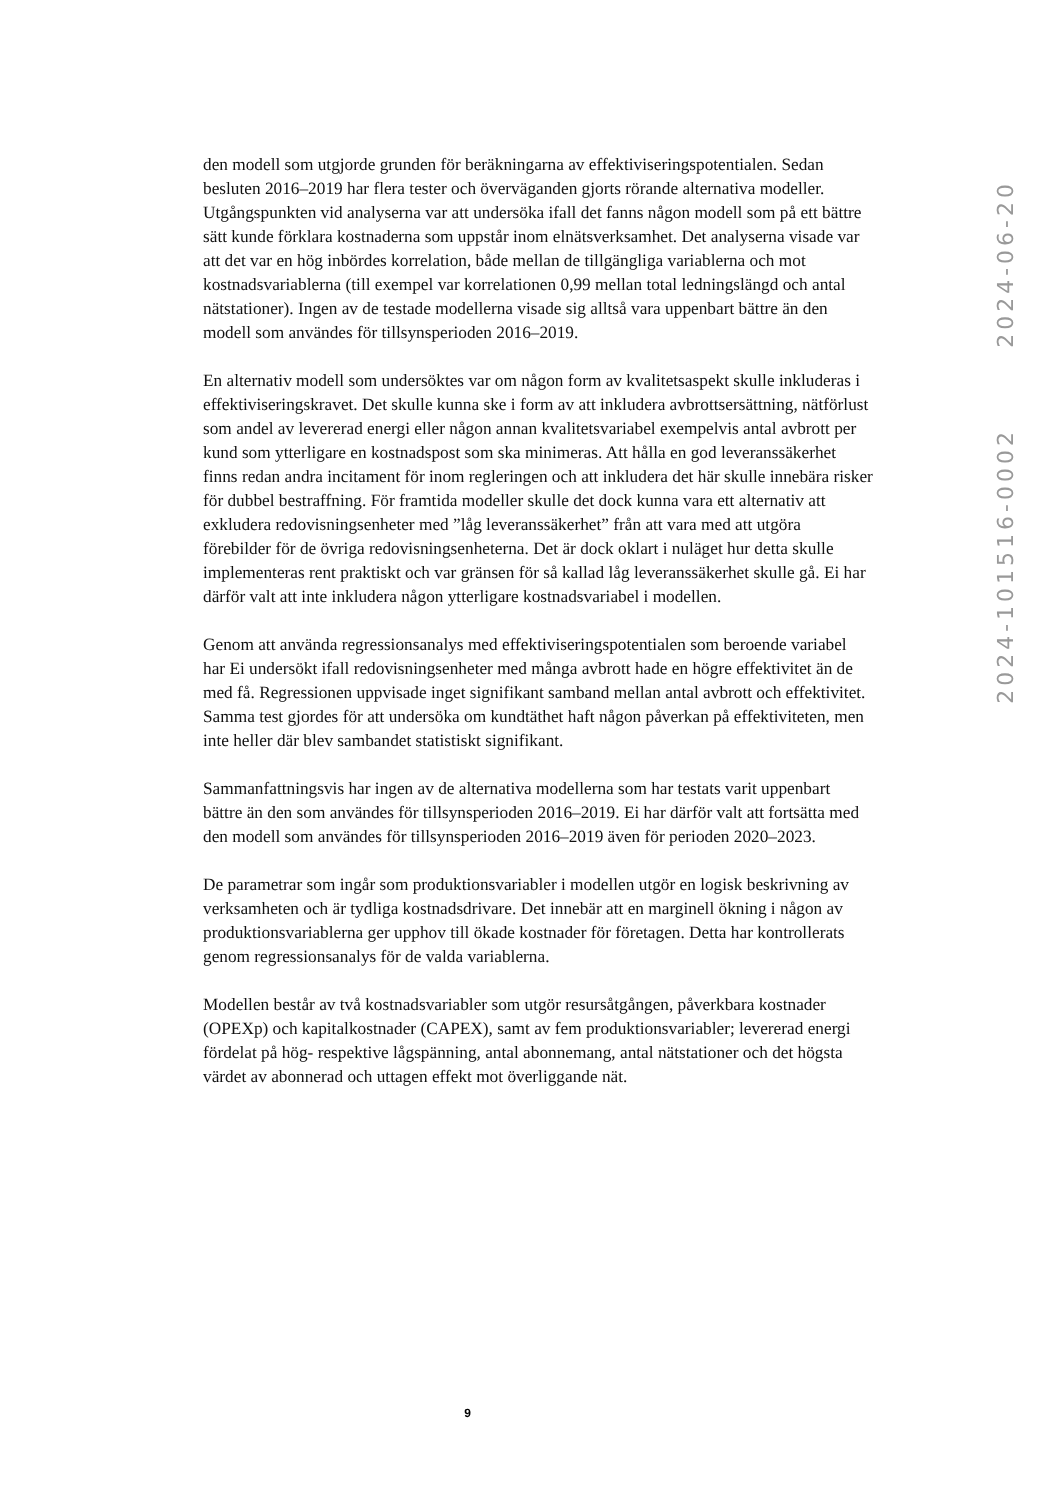den modell som utgjorde grunden för beräkningarna av effektiviseringspotentialen. Sedan besluten 2016–2019 har flera tester och överväganden gjorts rörande alternativa modeller. Utgångspunkten vid analyserna var att undersöka ifall det fanns någon modell som på ett bättre sätt kunde förklara kostnaderna som uppstår inom elnätsverksamhet. Det analyserna visade var att det var en hög inbördes korrelation, både mellan de tillgängliga variablerna och mot kostnadsvariablerna (till exempel var korrelationen 0,99 mellan total ledningslängd och antal nätstationer). Ingen av de testade modellerna visade sig alltså vara uppenbart bättre än den modell som användes för tillsynsperioden 2016–2019.
En alternativ modell som undersöktes var om någon form av kvalitetsaspekt skulle inkluderas i effektiviseringskravet. Det skulle kunna ske i form av att inkludera avbrottsersättning, nätförlust som andel av levererad energi eller någon annan kvalitetsvariabel exempelvis antal avbrott per kund som ytterligare en kostnadspost som ska minimeras. Att hålla en god leveranssäkerhet finns redan andra incitament för inom regleringen och att inkludera det här skulle innebära risker för dubbel bestraffning. För framtida modeller skulle det dock kunna vara ett alternativ att exkludera redovisningsenheter med ”låg leveranssäkerhet” från att vara med att utgöra förebilder för de övriga redovisningsenheterna. Det är dock oklart i nuläget hur detta skulle implementeras rent praktiskt och var gränsen för så kallad låg leveranssäkerhet skulle gå. Ei har därför valt att inte inkludera någon ytterligare kostnadsvariabel i modellen.
Genom att använda regressionsanalys med effektiviseringspotentialen som beroende variabel har Ei undersökt ifall redovisningsenheter med många avbrott hade en högre effektivitet än de med få. Regressionen uppvisade inget signifikant samband mellan antal avbrott och effektivitet. Samma test gjordes för att undersöka om kundtäthet haft någon påverkan på effektiviteten, men inte heller där blev sambandet statistiskt signifikant.
Sammanfattningsvis har ingen av de alternativa modellerna som har testats varit uppenbart bättre än den som användes för tillsynsperioden 2016–2019. Ei har därför valt att fortsätta med den modell som användes för tillsynsperioden 2016–2019 även för perioden 2020–2023.
De parametrar som ingår som produktionsvariabler i modellen utgör en logisk beskrivning av verksamheten och är tydliga kostnadsdrivare. Det innebär att en marginell ökning i någon av produktionsvariablerna ger upphov till ökade kostnader för företagen. Detta har kontrollerats genom regressionsanalys för de valda variablerna.
Modellen består av två kostnadsvariabler som utgör resursåtgången, påverkbara kostnader (OPEXp) och kapitalkostnader (CAPEX), samt av fem produktionsvariabler; levererad energi fördelat på hög- respektive lågspänning, antal abonnemang, antal nätstationer och det högsta värdet av abonnerad och uttagen effekt mot överliggande nät.
2024-06-20
2024-101516-0002
9